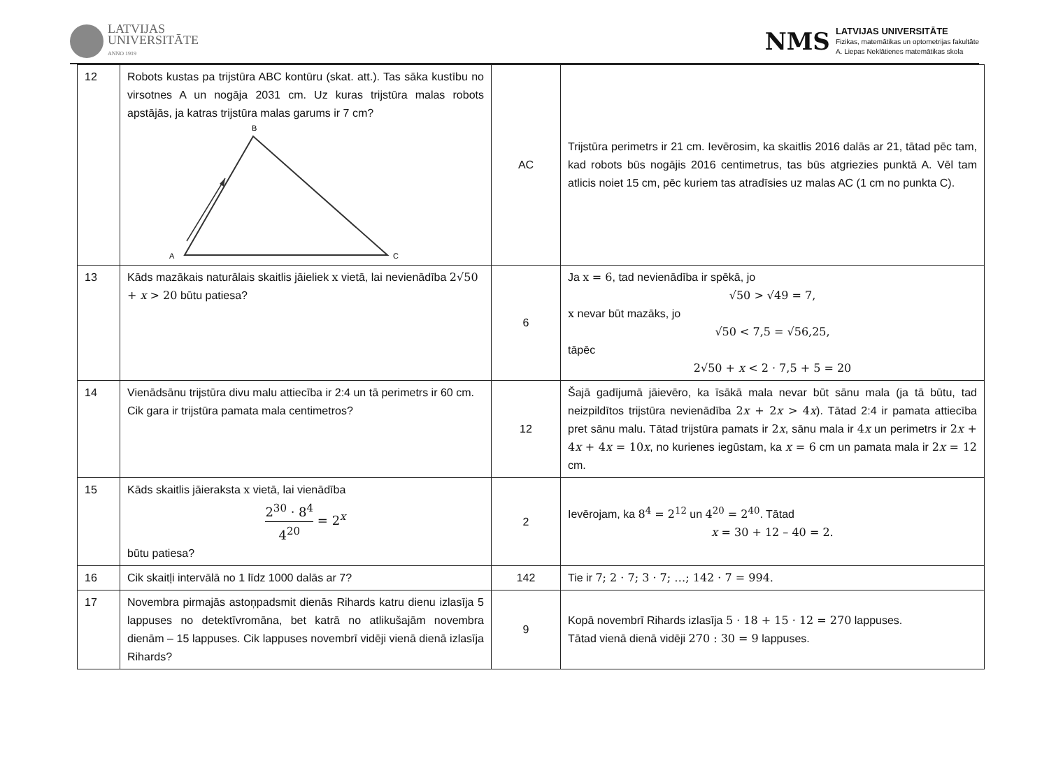LATVIJAS
UNIVERSITĀTE
ANNO 1919
NMS
LATVIJAS UNIVERSITĀTE
Fizikas, matemātikas un optometrijas fakultāte
A. Liepas Neklātienes matemātikas skola
| 12 | Robots kustas pa trijstūra ABC kontūru (skat. att.). Tas sāka kustību no virsotnes A un nogāja 2031 cm. Uz kuras trijstūra malas robots apstājās, ja katras trijstūra malas garums ir 7 cm? B A C | AC | Trijstūra perimetrs ir 21 cm. Ievērosim, ka skaitlis 2016 dalās ar 21, tātad pēc tam, kad robots būs nogājis 2016 centimetrus, tas būs atgriezies punktā A. Vēl tam atlicis noiet 15 cm, pēc kuriem tas atradīsies uz malas AC (1 cm no punkta C). |
| 13 | Kāds mazākais naturālais skaitlis jāieliek x vietā, lai nevienādība 2√50 + x > 20 būtu patiesa? | 6 | Ja x = 6 , tad nevienādība ir spēkā, jo √50 > √49 = 7, x nevar būt mazāks, jo √50 < 7,5 = √56,25, tāpēc 2√50 + x < 2 · 7,5 + 5 = 20 |
| 14 | Vienādsānu trijstūra divu malu attiecība ir 2:4 un tā perimetrs ir 60 cm. Cik gara ir trijstūra pamata mala centimetros? | 12 | Šajā gadījumā jāievēro, ka īsākā mala nevar būt sānu mala (ja tā būtu, tad neizpildītos trijstūra nevienādība 2 x + 2 x > 4 x ). Tātad 2:4 ir pamata attiecība pret sānu malu. Tātad trijstūra pamats ir 2 x , sānu mala ir 4 x un perimetrs ir 2 x + 4 x + 4 x = 10 x , no kurienes iegūstam, ka x = 6 cm un pamata mala ir 2 x = 12 cm. |
| 15 | Kāds skaitlis jāieraksta x vietā, lai vienādība 2<sup>30</sup> · 8<sup>4</sup> 4<sup>20</sup> = 2<sup>x</sup> būtu patiesa? | 2 | Ievērojam, ka 8<sup>4</sup> = 2<sup>12</sup> un 4<sup>20</sup> = 2<sup>40</sup> . Tātad x = 30 + 12 – 40 = 2. |
| 16 | Cik skaitļi intervālā no 1 līdz 1000 dalās ar 7? | 142 | Tie ir 7; 2 · 7; 3 · 7; …; 142 · 7 = 994. |
| 17 | Novembra pirmajās astoņpadsmit dienās Rihards katru dienu izlasīja 5 lappuses no detektīvromāna, bet katrā no atlikušajām novembra dienām – 15 lappuses. Cik lappuses novembrī vidēji vienā dienā izlasīja Rihards? | 9 | Kopā novembrī Rihards izlasīja 5 · 18 + 15 · 12 = 270 lappuses. Tātad vienā dienā vidēji 270 : 30 = 9 lappuses. |